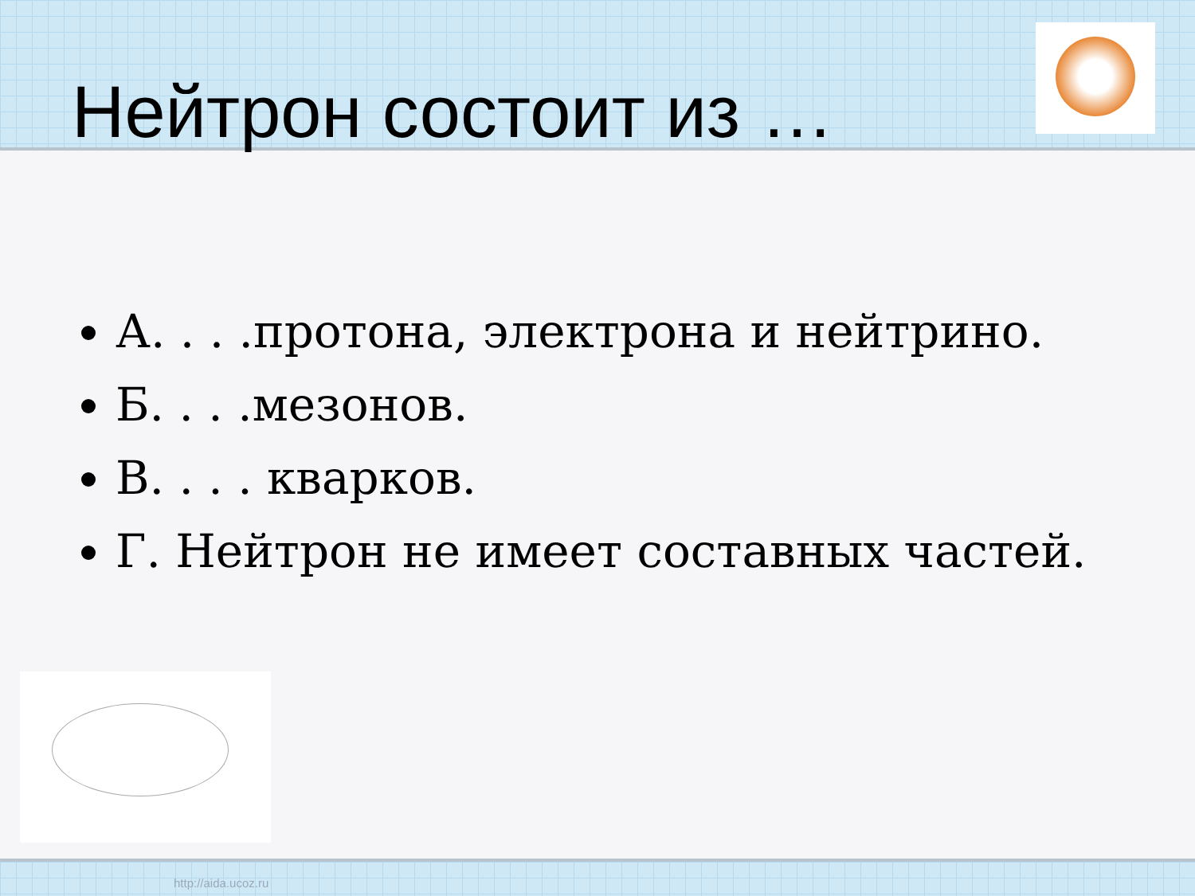Нейтрон состоит из …
А. . . .протона, электрона и нейтрино.
Б. . . .мезонов.
В. . . . кварков.
Г. Нейтрон не имеет составных частей.
http://aida.ucoz.ru